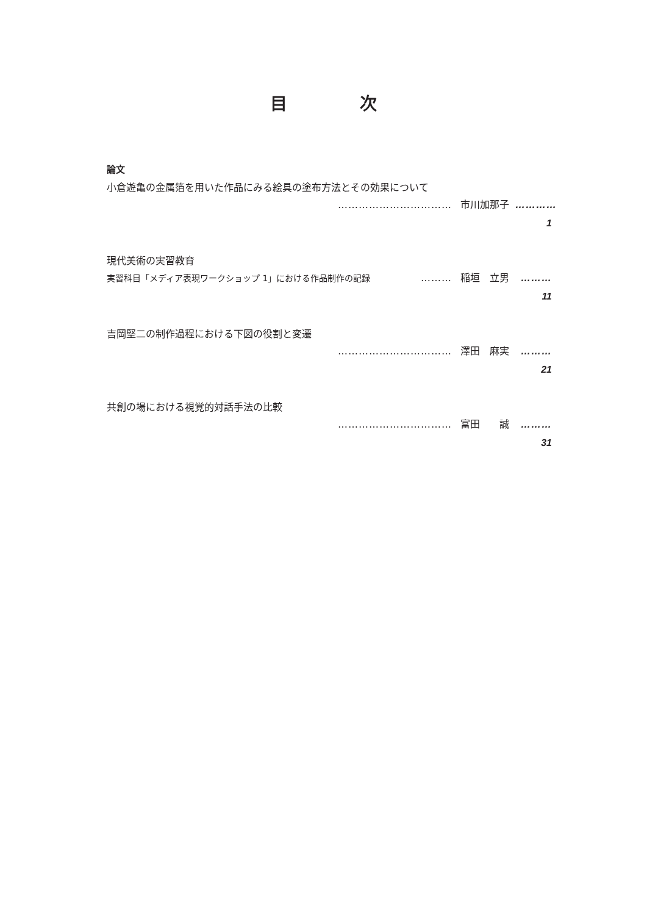目 次
論文
小倉遊亀の金属箔を用いた作品にみる絵具の塗布方法とその効果について
…………………………… 市川加那子 ………… 1
現代美術の実習教育
実習科目「メディア表現ワークショップ 1」における作品制作の記録 ……… 稲垣　立男 ……… 11
吉岡堅二の制作過程における下図の役割と変遷
…………………………… 澤田　麻実 ……… 21
共創の場における視覚的対話手法の比較
…………………………… 富田　　誠 ……… 31